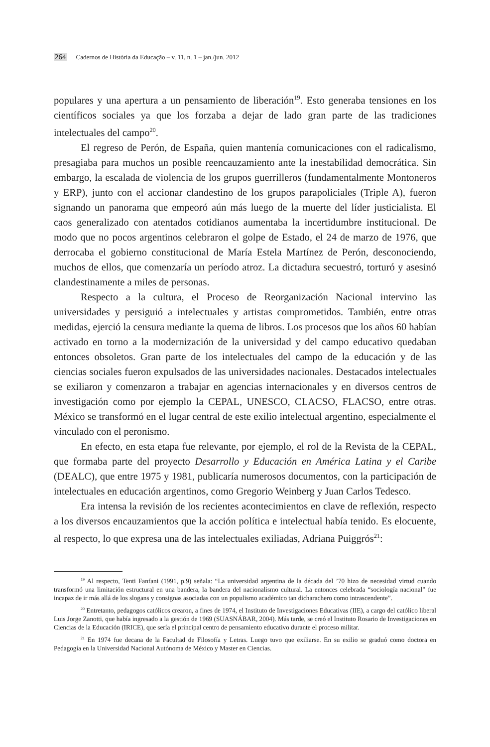264 Cadernos de História da Educação – v. 11, n. 1 – jan./jun. 2012
populares y una apertura a un pensamiento de liberación<sup>19</sup>. Esto generaba tensiones en los científicos sociales ya que los forzaba a dejar de lado gran parte de las tradiciones intelectuales del campo<sup>20</sup>.
El regreso de Perón, de España, quien mantenía comunicaciones con el radicalismo, presagiaba para muchos un posible reencauzamiento ante la inestabilidad democrática. Sin embargo, la escalada de violencia de los grupos guerrilleros (fundamentalmente Montoneros y ERP), junto con el accionar clandestino de los grupos parapoliciales (Triple A), fueron signando un panorama que empeoró aún más luego de la muerte del líder justicialista. El caos generalizado con atentados cotidianos aumentaba la incertidumbre institucional. De modo que no pocos argentinos celebraron el golpe de Estado, el 24 de marzo de 1976, que derrocaba el gobierno constitucional de María Estela Martínez de Perón, desconociendo, muchos de ellos, que comenzaría un período atroz. La dictadura secuestró, torturó y asesinó clandestinamente a miles de personas.
Respecto a la cultura, el Proceso de Reorganización Nacional intervino las universidades y persiguió a intelectuales y artistas comprometidos. También, entre otras medidas, ejerció la censura mediante la quema de libros. Los procesos que los años 60 habían activado en torno a la modernización de la universidad y del campo educativo quedaban entonces obsoletos. Gran parte de los intelectuales del campo de la educación y de las ciencias sociales fueron expulsados de las universidades nacionales. Destacados intelectuales se exiliaron y comenzaron a trabajar en agencias internacionales y en diversos centros de investigación como por ejemplo la CEPAL, UNESCO, CLACSO, FLACSO, entre otras. México se transformó en el lugar central de este exilio intelectual argentino, especialmente el vinculado con el peronismo.
En efecto, en esta etapa fue relevante, por ejemplo, el rol de la Revista de la CEPAL, que formaba parte del proyecto Desarrollo y Educación en América Latina y el Caribe (DEALC), que entre 1975 y 1981, publicaría numerosos documentos, con la participación de intelectuales en educación argentinos, como Gregorio Weinberg y Juan Carlos Tedesco.
Era intensa la revisión de los recientes acontecimientos en clave de reflexión, respecto a los diversos encauzamientos que la acción política e intelectual había tenido. Es elocuente, al respecto, lo que expresa una de las intelectuales exiliadas, Adriana Puiggrós<sup>21</sup>:
<sup>19</sup> Al respecto, Tenti Fanfani (1991, p.9) señala: “La universidad argentina de la década del ’70 hizo de necesidad virtud cuando transformó una limitación estructural en una bandera, la bandera del nacionalismo cultural. La entonces celebrada “sociología nacional” fue incapaz de ir más allá de los slogans y consignas asociadas con un populismo académico tan dicharachero como intrascendente”.
<sup>20</sup> Entretanto, pedagogos católicos crearon, a fines de 1974, el Instituto de Investigaciones Educativas (IIE), a cargo del católico liberal Luis Jorge Zanotti, que había ingresado a la gestión de 1969 (SUASNÁBAR, 2004). Más tarde, se creó el Instituto Rosario de Investigaciones en Ciencias de la Educación (IRICE), que sería el principal centro de pensamiento educativo durante el proceso militar.
<sup>21</sup> En 1974 fue decana de la Facultad de Filosofía y Letras. Luego tuvo que exiliarse. En su exilio se graduó como doctora en Pedagogía en la Universidad Nacional Autónoma de México y Master en Ciencias.